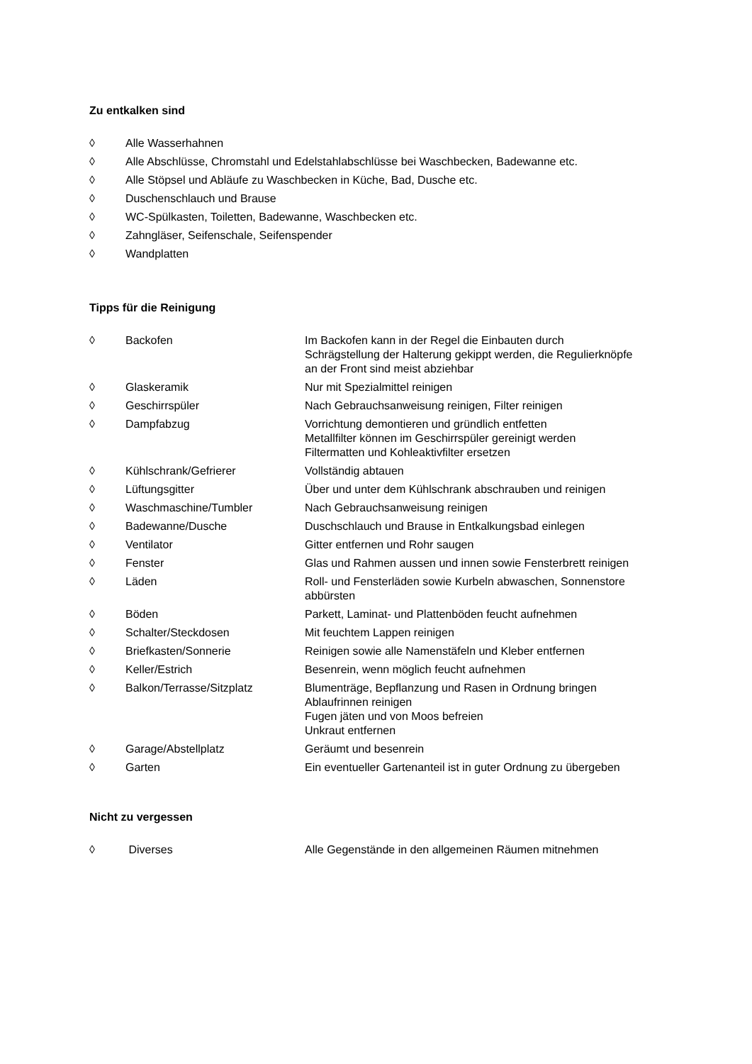Zu entkalken sind
◊ Alle Wasserhahnen
◊ Alle Abschlüsse, Chromstahl und Edelstahlabschlüsse bei Waschbecken, Badewanne etc.
◊ Alle Stöpsel und Abläufe zu Waschbecken in Küche, Bad, Dusche etc.
◊ Duschenschlauch und Brause
◊ WC-Spülkasten, Toiletten, Badewanne, Waschbecken etc.
◊ Zahngläser, Seifenschale, Seifenspender
◊ Wandplatten
Tipps für die Reinigung
◊ Backofen Im Backofen kann in der Regel die Einbauten durch
Schrägstellung der Halterung gekippt werden, die Regulierknöpfe
an der Front sind meist abziehbar
◊ Glaskeramik Nur mit Spezialmittel reinigen
◊ Geschirrspüler Nach Gebrauchsanweisung reinigen, Filter reinigen
◊ Dampfabzug Vorrichtung demontieren und gründlich entfetten
Metallfilter können im Geschirrspüler gereinigt werden
Filtermatten und Kohleaktivfilter ersetzen
◊ Kühlschrank/Gefrierer Vollständig abtauen
◊ Lüftungsgitter Über und unter dem Kühlschrank abschrauben und reinigen
◊ Waschmaschine/Tumbler Nach Gebrauchsanweisung reinigen
◊ Badewanne/Dusche Duschschlauch und Brause in Entkalkungsbad einlegen
◊ Ventilator Gitter entfernen und Rohr saugen
◊ Fenster Glas und Rahmen aussen und innen sowie Fensterbrett reinigen
◊ Läden Roll- und Fensterläden sowie Kurbeln abwaschen, Sonnenstore
abbürsten
◊ Böden Parkett, Laminat- und Plattenböden feucht aufnehmen
◊ Schalter/Steckdosen Mit feuchtem Lappen reinigen
◊ Briefkasten/Sonnerie Reinigen sowie alle Namenstäfeln und Kleber entfernen
◊ Keller/Estrich Besenrein, wenn möglich feucht aufnehmen
◊ Balkon/Terrasse/Sitzplatz Blumenträge, Bepflanzung und Rasen in Ordnung bringen
Ablaufrinnen reinigen
Fugen jäten und von Moos befreien
Unkraut entfernen
◊ Garage/Abstellplatz Geräumt und besenrein
◊ Garten Ein eventueller Gartenanteil ist in guter Ordnung zu übergeben
Nicht zu vergessen
◊ Diverses Alle Gegenstände in den allgemeinen Räumen mitnehmen